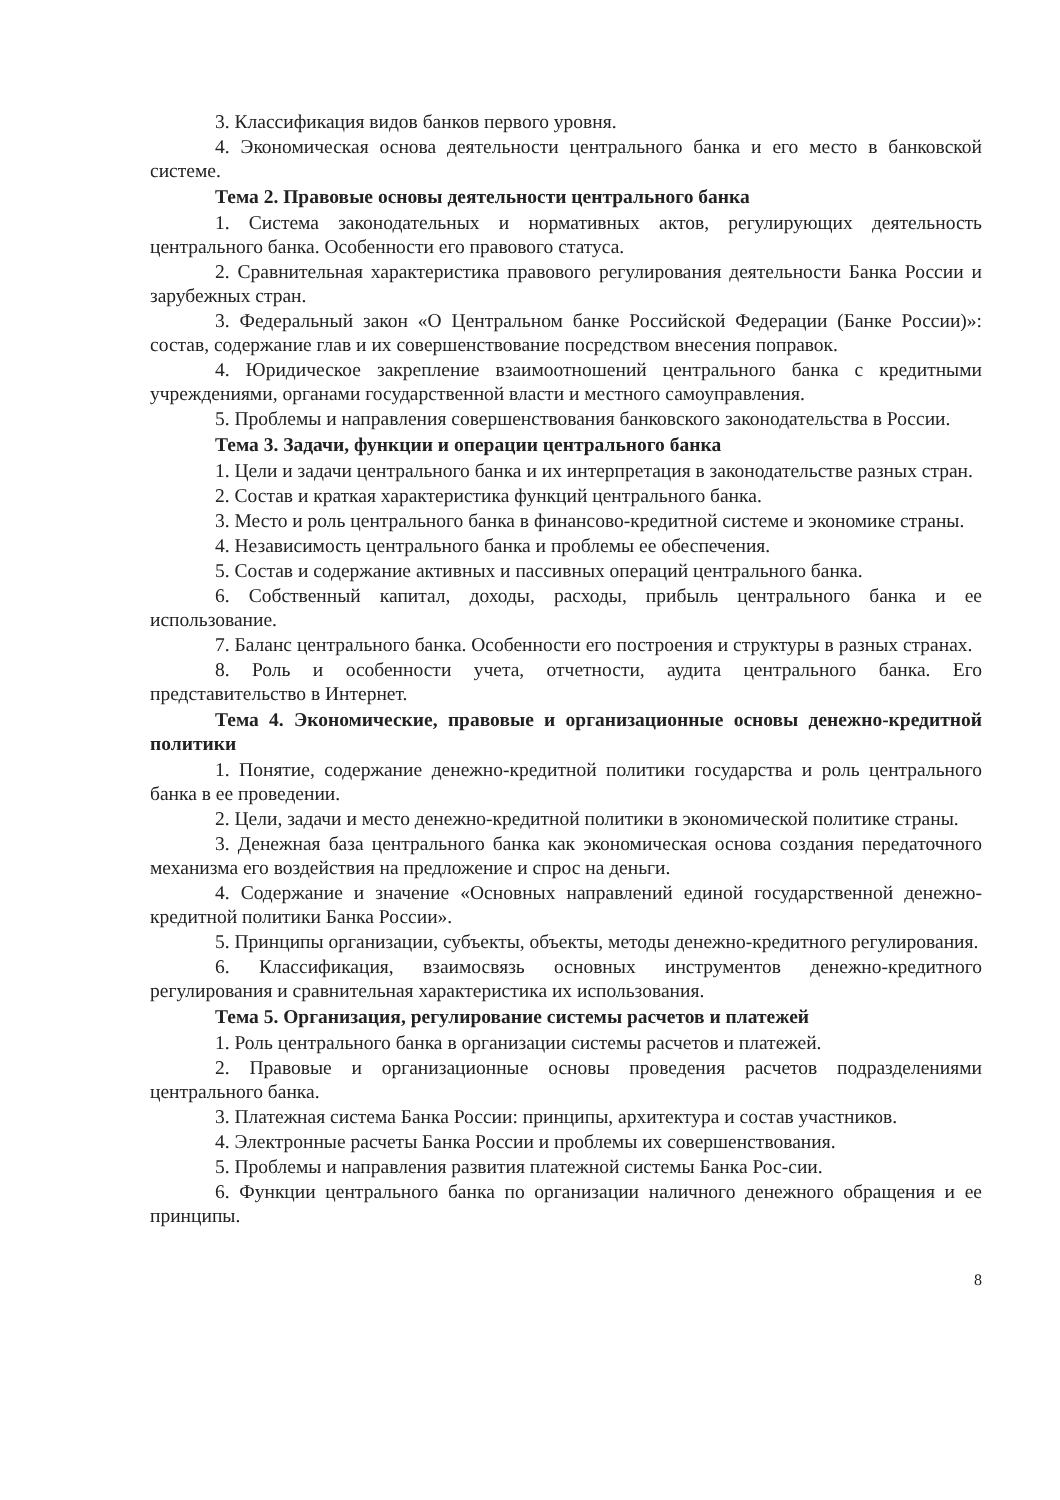3. Классификация видов банков первого уровня.
4. Экономическая основа деятельности центрального банка и его место в банковской системе.
Тема 2. Правовые основы деятельности центрального банка
1. Система законодательных и нормативных актов, регулирующих деятельность центрального банка. Особенности его правового статуса.
2. Сравнительная характеристика правового регулирования деятельности Банка России и зарубежных стран.
3. Федеральный закон «О Центральном банке Российской Федерации (Банке России)»: состав, содержание глав и их совершенствование посредством внесения поправок.
4. Юридическое закрепление взаимоотношений центрального банка с кредитными учреждениями, органами государственной власти и местного самоуправления.
5. Проблемы и направления совершенствования банковского законодательства в России.
Тема 3. Задачи, функции и операции центрального банка
1. Цели и задачи центрального банка и их интерпретация в законодательстве разных стран.
2. Состав и краткая характеристика функций центрального банка.
3. Место и роль центрального банка в финансово-кредитной системе и экономике страны.
4. Независимость центрального банка и проблемы ее обеспечения.
5. Состав и содержание активных и пассивных операций центрального банка.
6. Собственный капитал, доходы, расходы, прибыль центрального банка и ее использование.
7. Баланс центрального банка. Особенности его построения и структуры в разных странах.
8. Роль и особенности учета, отчетности, аудита центрального банка. Его представительство в Интернет.
Тема 4. Экономические, правовые и организационные основы денежно-кредитной политики
1. Понятие, содержание денежно-кредитной политики государства и роль центрального банка в ее проведении.
2. Цели, задачи и место денежно-кредитной политики в экономической политике страны.
3. Денежная база центрального банка как экономическая основа создания передаточного механизма его воздействия на предложение и спрос на деньги.
4. Содержание и значение «Основных направлений единой государственной денежно-кредитной политики Банка России».
5. Принципы организации, субъекты, объекты, методы денежно-кредитного регулирования.
6. Классификация, взаимосвязь основных инструментов денежно-кредитного регулирования и сравнительная характеристика их использования.
Тема 5. Организация, регулирование системы расчетов и платежей
1. Роль центрального банка в организации системы расчетов и платежей.
2. Правовые и организационные основы проведения расчетов подразделениями центрального банка.
3. Платежная система Банка России: принципы, архитектура и состав участников.
4. Электронные расчеты Банка России и проблемы их совершенствования.
5. Проблемы и направления развития платежной системы Банка Рос-сии.
6. Функции центрального банка по организации наличного денежного обращения и ее принципы.
8